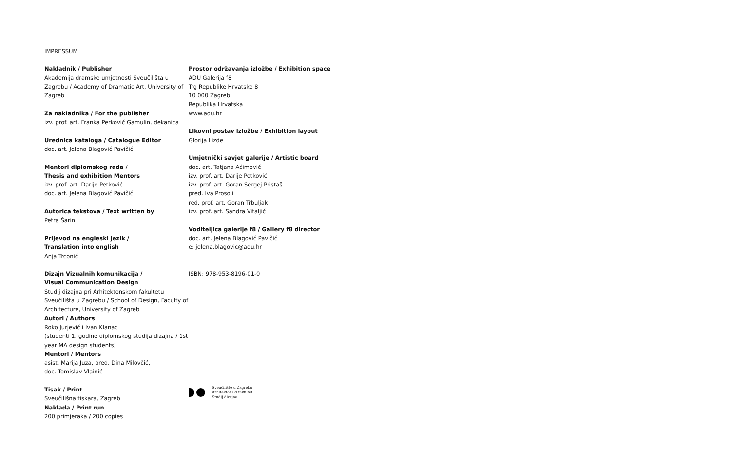IMPRESSUM
Nakladnik / Publisher
Akademija dramske umjetnosti Sveučilišta u Zagrebu / Academy of Dramatic Art, University of Zagreb
Za nakladnika / For the publisher
izv. prof. art. Franka Perković Gamulin, dekanica
Urednica kataloga / Catalogue Editor
doc. art. Jelena Blagović Pavičić
Mentori diplomskog rada /
Thesis and exhibition Mentors
izv. prof. art. Darije Petković
doc. art. Jelena Blagović Pavičić
Autorica tekstova / Text written by
Petra Šarin
Prijevod na engleski jezik /
Translation into english
Anja Trconić
Dizajn Vizualnih komunikacija /
Visual Communication Design
Studij dizajna pri Arhitektonskom fakultetu Sveučilišta u Zagrebu / School of Design, Faculty of Architecture, University of Zagreb
Autori / Authors
Roko Jurjević i Ivan Klanac
(studenti 1. godine diplomskog studija dizajna / 1st year MA design students)
Mentori / Mentors
asist. Marija Juza, pred. Dina Milovčić,
doc. Tomislav Vlainić
Tisak / Print
Sveučilišna tiskara, Zagreb
Naklada / Print run
200 primjeraka / 200 copies
Prostor održavanja izložbe / Exhibition space
ADU Galerija f8
Trg Republike Hrvatske 8
10 000 Zagreb
Republika Hrvatska
www.adu.hr
Likovni postav izložbe / Exhibition layout
Glorija Lizde
Umjetnički savjet galerije / Artistic board
doc. art. Tatjana Aćimović
izv. prof. art. Darije Petković
izv. prof. art. Goran Sergej Pristaš
pred. Iva Prosoli
red. prof. art. Goran Trbuljak
izv. prof. art. Sandra Vitaljić
Voditeljica galerije f8 / Gallery f8 director
doc. art. Jelena Blagović Pavičić
e: jelena.blagovic@adu.hr
ISBN: 978-953-8196-01-0
Sveučilište u Zagrebu
Arhitektonski fakultet
Studij dizajna